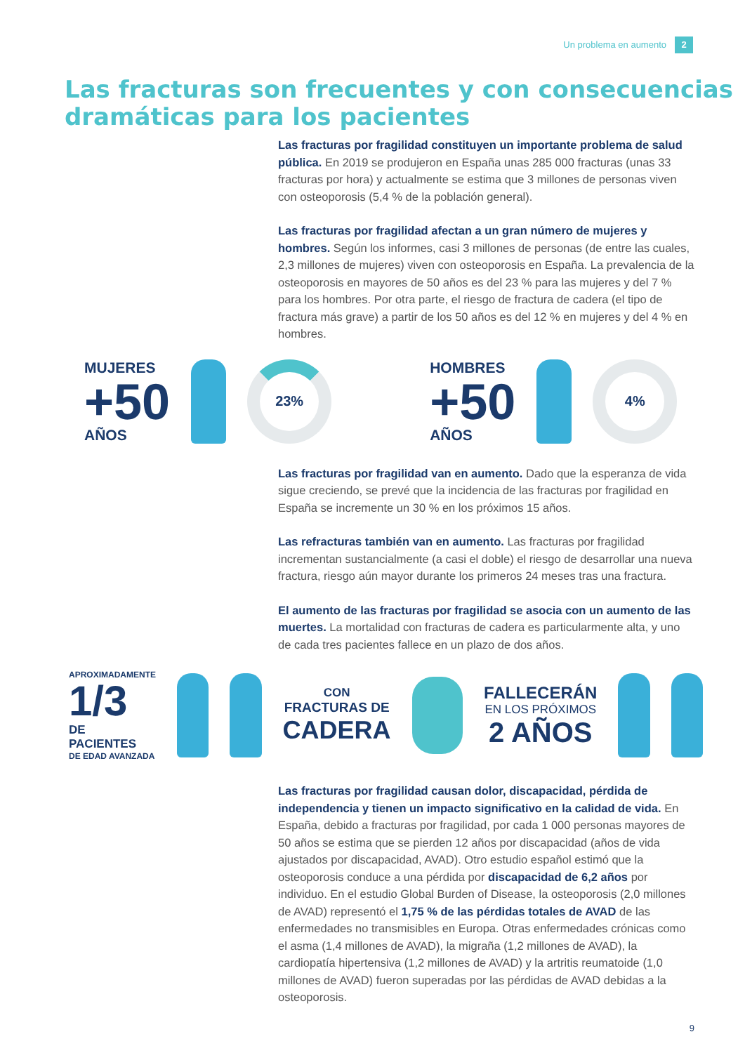Un problema en aumento 2
Las fracturas son frecuentes y con consecuencias dramáticas para los pacientes
Las fracturas por fragilidad constituyen un importante problema de salud pública. En 2019 se produjeron en España unas 285 000 fracturas (unas 33 fracturas por hora) y actualmente se estima que 3 millones de personas viven con osteoporosis (5,4 % de la población general).
Las fracturas por fragilidad afectan a un gran número de mujeres y hombres. Según los informes, casi 3 millones de personas (de entre las cuales, 2,3 millones de mujeres) viven con osteoporosis en España. La prevalencia de la osteoporosis en mayores de 50 años es del 23 % para las mujeres y del 7 % para los hombres. Por otra parte, el riesgo de fractura de cadera (el tipo de fractura más grave) a partir de los 50 años es del 12 % en mujeres y del 4 % en hombres.
MUJERES
+50
AÑOS
23%
HOMBRES
+50
AÑOS
4%
Las fracturas por fragilidad van en aumento. Dado que la esperanza de vida sigue creciendo, se prevé que la incidencia de las fracturas por fragilidad en España se incremente un 30 % en los próximos 15 años.
Las refracturas también van en aumento. Las fracturas por fragilidad incrementan sustancialmente (a casi el doble) el riesgo de desarrollar una nueva fractura, riesgo aún mayor durante los primeros 24 meses tras una fractura.
El aumento de las fracturas por fragilidad se asocia con un aumento de las muertes. La mortalidad con fracturas de cadera es particularmente alta, y uno de cada tres pacientes fallece en un plazo de dos años.
APROXIMADAMENTE
1/3
DE PACIENTES
DE EDAD AVANZADA
CON
FRACTURAS DE
CADERA
FALLECERÁN
EN LOS PRÓXIMOS
2 AÑOS
Las fracturas por fragilidad causan dolor, discapacidad, pérdida de independencia y tienen un impacto significativo en la calidad de vida. En España, debido a fracturas por fragilidad, por cada 1 000 personas mayores de 50 años se estima que se pierden 12 años por discapacidad (años de vida ajustados por discapacidad, AVAD). Otro estudio español estimó que la osteoporosis conduce a una pérdida por discapacidad de 6,2 años por individuo. En el estudio Global Burden of Disease, la osteoporosis (2,0 millones de AVAD) representó el 1,75 % de las pérdidas totales de AVAD de las enfermedades no transmisibles en Europa. Otras enfermedades crónicas como el asma (1,4 millones de AVAD), la migraña (1,2 millones de AVAD), la cardiopatía hipertensiva (1,2 millones de AVAD) y la artritis reumatoide (1,0 millones de AVAD) fueron superadas por las pérdidas de AVAD debidas a la osteoporosis.
9